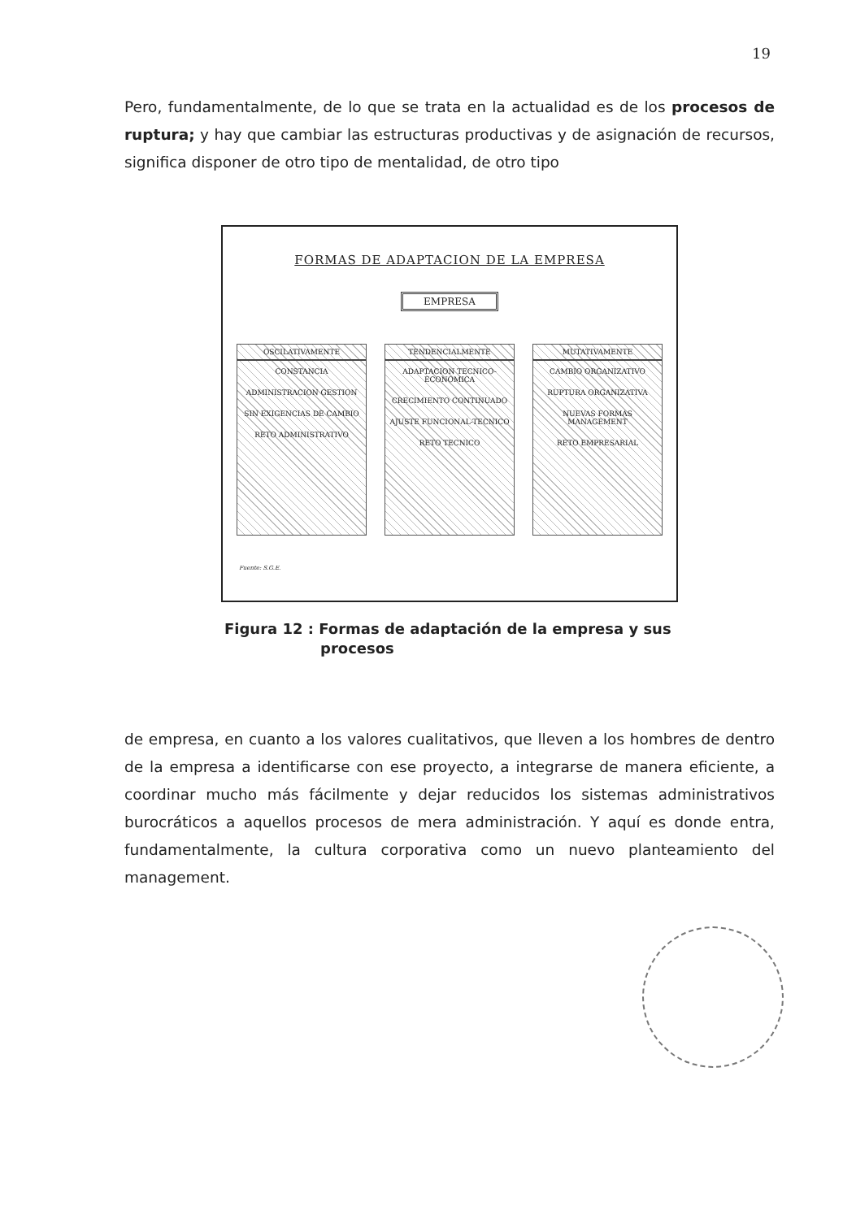19
Pero, fundamentalmente, de lo que se trata en la actualidad es de los procesos de ruptura; y hay que cambiar las estructuras productivas y de asignación de recursos, significa disponer de otro tipo de mentalidad, de otro tipo
FORMAS DE ADAPTACION DE LA EMPRESA
EMPRESA
OSCILATIVAMENTE
CONSTANCIA
ADMINISTRACION GESTION
SIN EXIGENCIAS DE CAMBIO
RETO ADMINISTRATIVO
TENDENCIALMENTE
ADAPTACION TECNICO-ECONOMICA
CRECIMIENTO CONTINUADO
AJUSTE FUNCIONAL-TECNICO
RETO TECNICO
MUTATIVAMENTE
CAMBIO ORGANIZATIVO
RUPTURA ORGANIZATIVA
NUEVAS FORMAS MANAGEMENT
RETO EMPRESARIAL
Fuente: S.G.E.
Figura 12 : Formas de adaptación de la empresa y sus
procesos
de empresa, en cuanto a los valores cualitativos, que lleven a los hombres de dentro de la empresa a identificarse con ese proyecto, a integrarse de manera eficiente, a coordinar mucho más fácilmente y dejar reducidos los sistemas administrativos burocráticos a aquellos procesos de mera administración. Y aquí es donde entra, fundamentalmente, la cultura corporativa como un nuevo planteamiento del management.